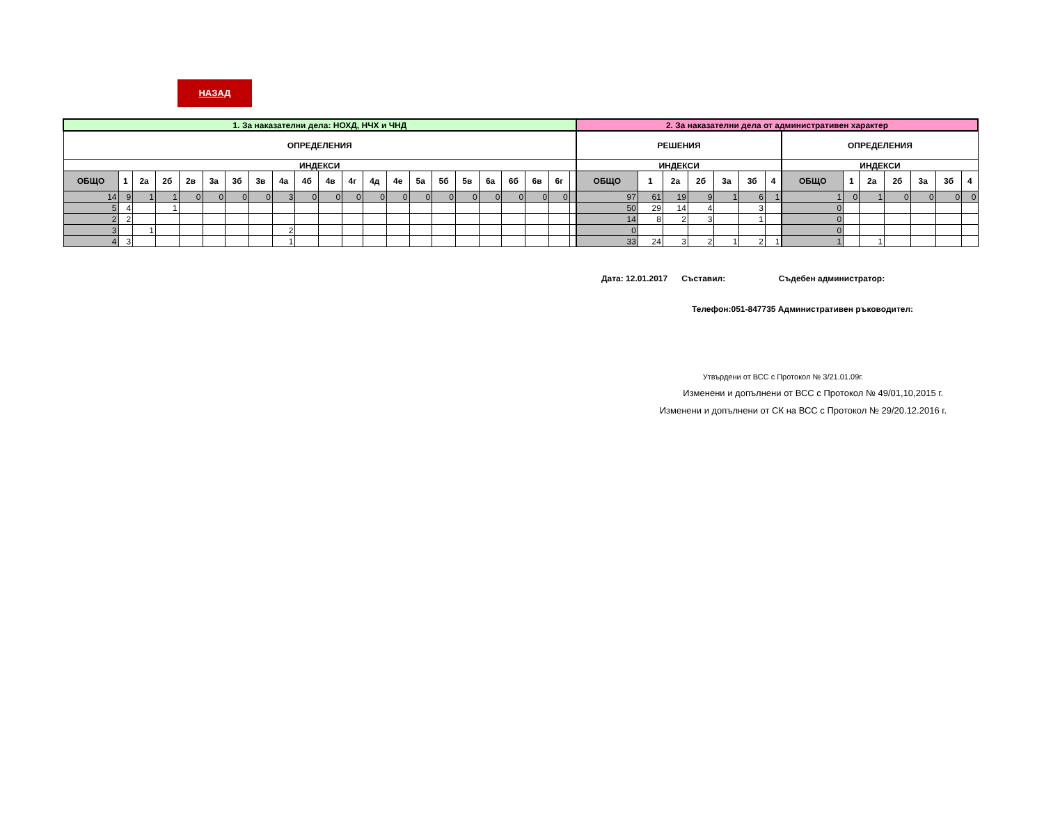НАЗАД
| 1. За наказателни дела: НОХД, НЧХ и ЧНД | | | | | | | | | | | | | | | | | | | | | | 2. За наказателни дела от административен характер | | | | | | | | | | | | | |
| --- | --- | --- | --- | --- | --- | --- | --- | --- | --- | --- | --- | --- | --- | --- | --- | --- | --- | --- | --- | --- | --- | --- | --- | --- | --- | --- | --- | --- | --- | --- | --- | --- | --- | --- | --- |
| ОПРЕДЕЛЕНИЯ | | | | | | | | | | | | | | | | | | | | | | РЕШЕНИЯ | | | | | | | ОПРЕДЕЛЕНИЯ | | | | | | |
| ИНДЕКСИ | | | | | | | | | | | | | | | | | | | | | | ИНДЕКСИ | | | | | | | ИНДЕКСИ | | | | | | |
| ОБЩО | 1 | 2а | 2б | 2в | 3а | 3б | 3в | 4а | 4б | 4в | 4г | 4д | 4е | 5а | 5б | 5в | 6а | 6б | 6в | 6г | | ОБЩО | 1 | 2а | 2б | 3а | 3б | 4 | ОБЩО | 1 | 2а | 2б | 3а | 3б | 4 |
| 14 | 9 | 1 | 1 | 0 | 0 | 0 | 0 | 3 | 0 | 0 | 0 | 0 | 0 | 0 | 0 | 0 | 0 | 0 | 0 | 0 | | 97 | 61 | 19 | 9 | 1 | 6 | 1 | 1 | 0 | 1 | 0 | 0 | 0 | 0 |
| 5 | 4 | | 1 | | | | | | | | | | | | | | | | | | | 50 | 29 | 14 | 4 | | 3 | | 0 | | | | | | |
| 2 | 2 | | | | | | | | | | | | | | | | | | | | | 14 | 8 | 2 | 3 | | 1 | | 0 | | | | | | |
| 3 | | 1 | | | | | | 2 | | | | | | | | | | | | | | 0 | | | | | | | 0 | | | | | | |
| 4 | 3 | | | | | | | 1 | | | | | | | | | | | | | | 33 | 24 | 3 | 2 | 1 | 2 | 1 | 1 | | 1 | | | | |
Дата: 12.01.2017 Съставил: Съдебен администратор:
Телефон:051-847735 Административен ръководител:
Утвърдени от ВСС с Протокол № 3/21.01.09г.
Изменени и допълнени от ВСС с Протокол № 49/01,10,2015 г.
Изменени и допълнени от СК на ВСС с Протокол № 29/20.12.2016 г.